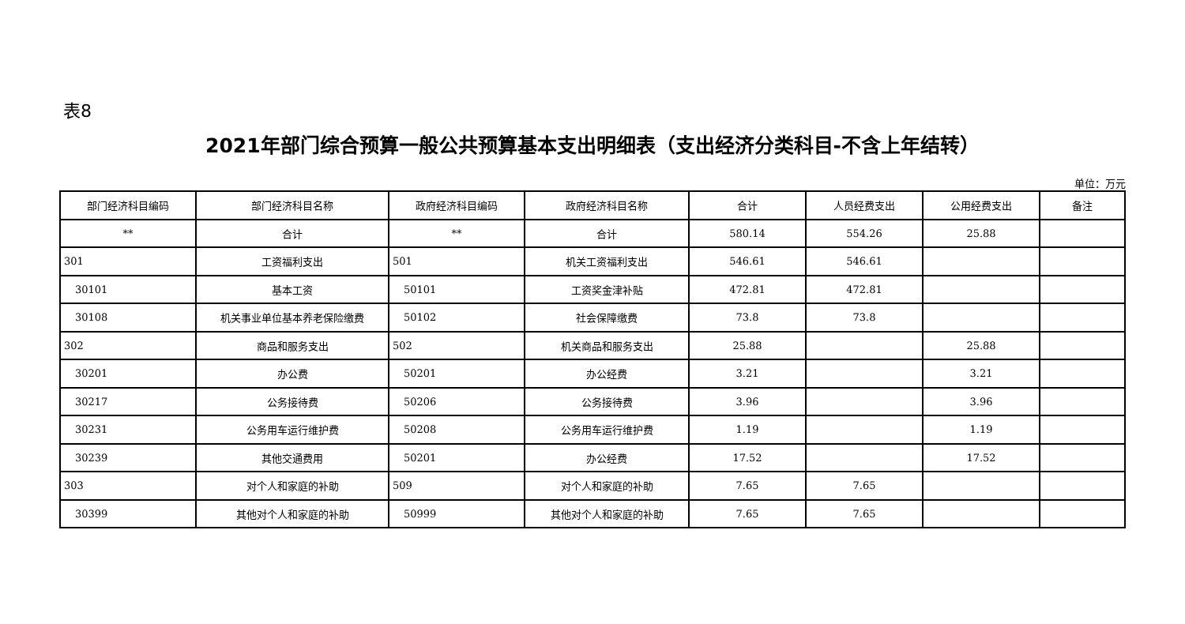表8
2021年部门综合预算一般公共预算基本支出明细表（支出经济分类科目-不含上年结转）
单位：万元
| 部门经济科目编码 | 部门经济科目名称 | 政府经济科目编码 | 政府经济科目名称 | 合计 | 人员经费支出 | 公用经费支出 | 备注 |
| --- | --- | --- | --- | --- | --- | --- | --- |
| ** | 合计 | ** | 合计 | 580.14 | 554.26 | 25.88 | |
| 301 | 工资福利支出 | 501 | 机关工资福利支出 | 546.61 | 546.61 | | |
| 30101 | 基本工资 | 50101 | 工资奖金津补贴 | 472.81 | 472.81 | | |
| 30108 | 机关事业单位基本养老保险缴费 | 50102 | 社会保障缴费 | 73.8 | 73.8 | | |
| 302 | 商品和服务支出 | 502 | 机关商品和服务支出 | 25.88 | | 25.88 | |
| 30201 | 办公费 | 50201 | 办公经费 | 3.21 | | 3.21 | |
| 30217 | 公务接待费 | 50206 | 公务接待费 | 3.96 | | 3.96 | |
| 30231 | 公务用车运行维护费 | 50208 | 公务用车运行维护费 | 1.19 | | 1.19 | |
| 30239 | 其他交通费用 | 50201 | 办公经费 | 17.52 | | 17.52 | |
| 303 | 对个人和家庭的补助 | 509 | 对个人和家庭的补助 | 7.65 | 7.65 | | |
| 30399 | 其他对个人和家庭的补助 | 50999 | 其他对个人和家庭的补助 | 7.65 | 7.65 | | |